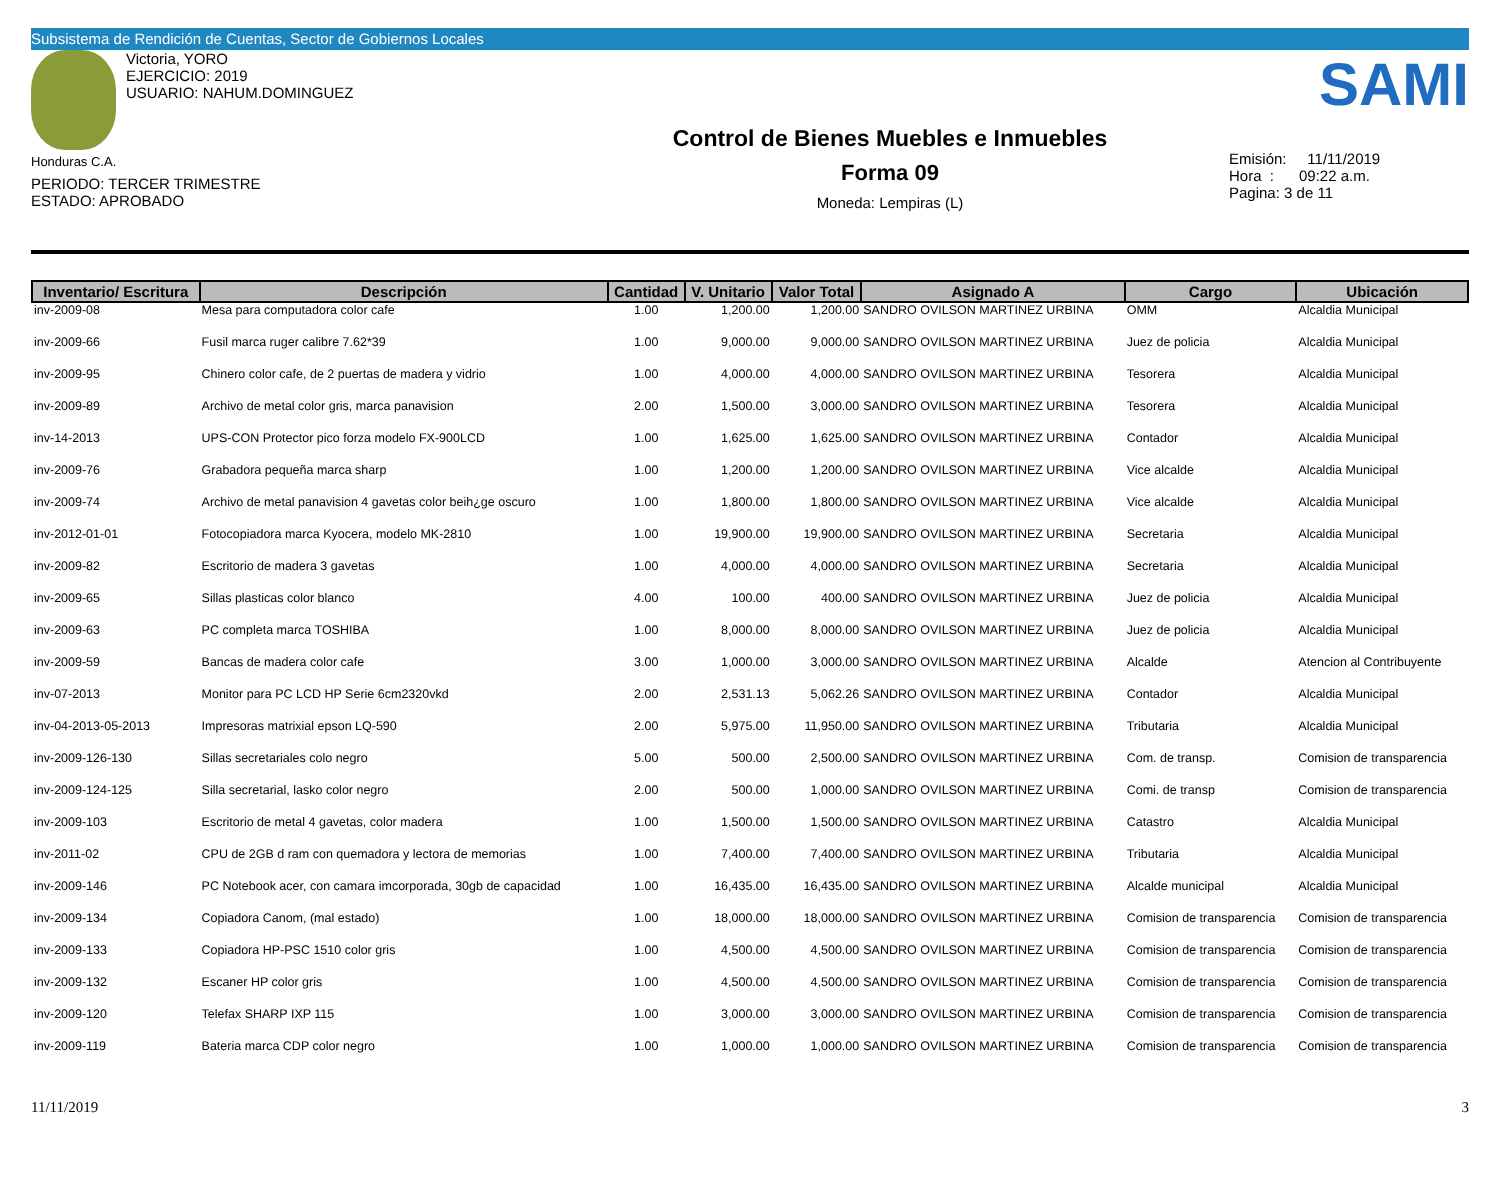Subsistema de Rendición de Cuentas, Sector de Gobiernos Locales
Victoria, YORO
EJERCICIO: 2019
USUARIO: NAHUM.DOMINGUEZ
Honduras C.A.
PERIODO: TERCER TRIMESTRE
ESTADO: APROBADO
Control de Bienes Muebles e Inmuebles
Forma 09
Moneda: Lempiras (L)
SAMI
Emisión: 11/11/2019
Hora : 09:22 a.m.
Pagina: 3 de 11
| Inventario/ Escritura | Descripción | Cantidad | V. Unitario | Valor Total | Asignado A | Cargo | Ubicación |
| --- | --- | --- | --- | --- | --- | --- | --- |
| inv-2009-08 | Mesa para computadora color cafe | 1.00 | 1,200.00 | 1,200.00 | SANDRO OVILSON MARTINEZ URBINA | OMM | Alcaldia Municipal |
| inv-2009-66 | Fusil marca ruger calibre 7.62*39 | 1.00 | 9,000.00 | 9,000.00 | SANDRO OVILSON MARTINEZ URBINA | Juez de policia | Alcaldia Municipal |
| inv-2009-95 | Chinero color cafe, de 2 puertas de madera y vidrio | 1.00 | 4,000.00 | 4,000.00 | SANDRO OVILSON MARTINEZ URBINA | Tesorera | Alcaldia Municipal |
| inv-2009-89 | Archivo de metal color gris, marca panavision | 2.00 | 1,500.00 | 3,000.00 | SANDRO OVILSON MARTINEZ URBINA | Tesorera | Alcaldia Municipal |
| inv-14-2013 | UPS-CON Protector pico forza modelo FX-900LCD | 1.00 | 1,625.00 | 1,625.00 | SANDRO OVILSON MARTINEZ URBINA | Contador | Alcaldia Municipal |
| inv-2009-76 | Grabadora pequeña marca sharp | 1.00 | 1,200.00 | 1,200.00 | SANDRO OVILSON MARTINEZ URBINA | Vice alcalde | Alcaldia Municipal |
| inv-2009-74 | Archivo de metal panavision 4 gavetas color beih¿ge oscuro | 1.00 | 1,800.00 | 1,800.00 | SANDRO OVILSON MARTINEZ URBINA | Vice alcalde | Alcaldia Municipal |
| inv-2012-01-01 | Fotocopiadora marca Kyocera, modelo MK-2810 | 1.00 | 19,900.00 | 19,900.00 | SANDRO OVILSON MARTINEZ URBINA | Secretaria | Alcaldia Municipal |
| inv-2009-82 | Escritorio de madera 3 gavetas | 1.00 | 4,000.00 | 4,000.00 | SANDRO OVILSON MARTINEZ URBINA | Secretaria | Alcaldia Municipal |
| inv-2009-65 | Sillas plasticas color blanco | 4.00 | 100.00 | 400.00 | SANDRO OVILSON MARTINEZ URBINA | Juez de policia | Alcaldia Municipal |
| inv-2009-63 | PC completa marca TOSHIBA | 1.00 | 8,000.00 | 8,000.00 | SANDRO OVILSON MARTINEZ URBINA | Juez de policia | Alcaldia Municipal |
| inv-2009-59 | Bancas de madera color cafe | 3.00 | 1,000.00 | 3,000.00 | SANDRO OVILSON MARTINEZ URBINA | Alcalde | Atencion al Contribuyente |
| inv-07-2013 | Monitor para PC LCD HP Serie 6cm2320vkd | 2.00 | 2,531.13 | 5,062.26 | SANDRO OVILSON MARTINEZ URBINA | Contador | Alcaldia Municipal |
| inv-04-2013-05-2013 | Impresoras matrixial epson LQ-590 | 2.00 | 5,975.00 | 11,950.00 | SANDRO OVILSON MARTINEZ URBINA | Tributaria | Alcaldia Municipal |
| inv-2009-126-130 | Sillas secretariales colo negro | 5.00 | 500.00 | 2,500.00 | SANDRO OVILSON MARTINEZ URBINA | Com. de transp. | Comision de transparencia |
| inv-2009-124-125 | Silla secretarial, lasko color negro | 2.00 | 500.00 | 1,000.00 | SANDRO OVILSON MARTINEZ URBINA | Comi. de transp | Comision de transparencia |
| inv-2009-103 | Escritorio de metal 4 gavetas, color madera | 1.00 | 1,500.00 | 1,500.00 | SANDRO OVILSON MARTINEZ URBINA | Catastro | Alcaldia Municipal |
| inv-2011-02 | CPU de 2GB d ram con quemadora y lectora de memorias | 1.00 | 7,400.00 | 7,400.00 | SANDRO OVILSON MARTINEZ URBINA | Tributaria | Alcaldia Municipal |
| inv-2009-146 | PC Notebook acer, con camara imcorporada, 30gb de capacidad | 1.00 | 16,435.00 | 16,435.00 | SANDRO OVILSON MARTINEZ URBINA | Alcalde municipal | Alcaldia Municipal |
| inv-2009-134 | Copiadora Canom, (mal estado) | 1.00 | 18,000.00 | 18,000.00 | SANDRO OVILSON MARTINEZ URBINA | Comision de transparencia | Comision de transparencia |
| inv-2009-133 | Copiadora HP-PSC 1510 color gris | 1.00 | 4,500.00 | 4,500.00 | SANDRO OVILSON MARTINEZ URBINA | Comision de transparencia | Comision de transparencia |
| inv-2009-132 | Escaner HP color gris | 1.00 | 4,500.00 | 4,500.00 | SANDRO OVILSON MARTINEZ URBINA | Comision de transparencia | Comision de transparencia |
| inv-2009-120 | Telefax SHARP IXP 115 | 1.00 | 3,000.00 | 3,000.00 | SANDRO OVILSON MARTINEZ URBINA | Comision de transparencia | Comision de transparencia |
| inv-2009-119 | Bateria marca CDP color negro | 1.00 | 1,000.00 | 1,000.00 | SANDRO OVILSON MARTINEZ URBINA | Comision de transparencia | Comision de transparencia |
11/11/2019 3